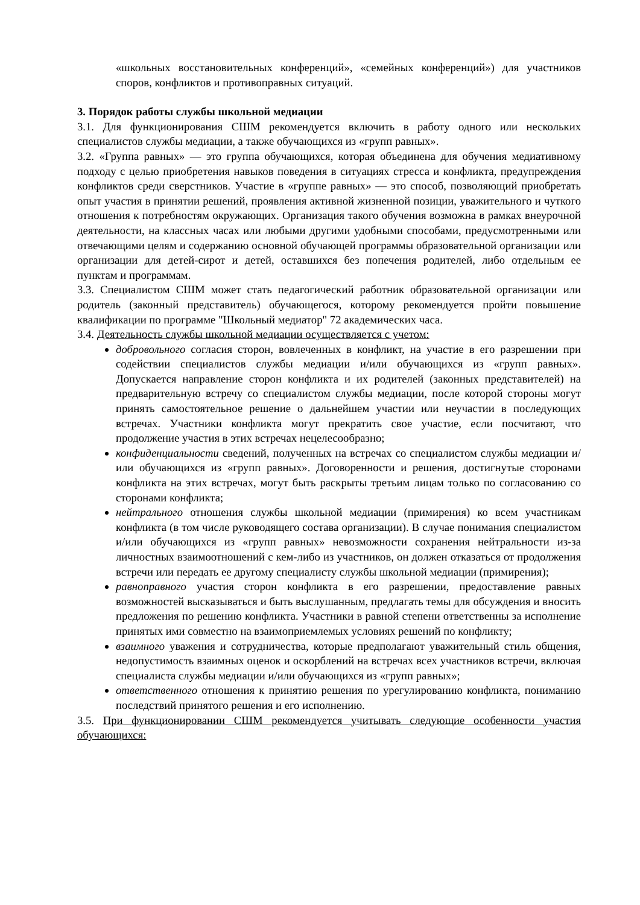«школьных восстановительных конференций», «семейных конференций») для участников споров, конфликтов и противоправных ситуаций.
3. Порядок работы службы школьной медиации
3.1. Для функционирования СШМ рекомендуется включить в работу одного или нескольких специалистов службы медиации, а также обучающихся из «групп равных».
3.2. «Группа равных» — это группа обучающихся, которая объединена для обучения медиативному подходу с целью приобретения навыков поведения в ситуациях стресса и конфликта, предупреждения конфликтов среди сверстников. Участие в «группе равных» — это способ, позволяющий приобретать опыт участия в принятии решений, проявления активной жизненной позиции, уважительного и чуткого отношения к потребностям окружающих. Организация такого обучения возможна в рамках внеурочной деятельности, на классных часах или любыми другими удобными способами, предусмотренными или отвечающими целям и содержанию основной обучающей программы образовательной организации или организации для детей-сирот и детей, оставшихся без попечения родителей, либо отдельным ее пунктам и программам.
3.3. Специалистом СШМ может стать педагогический работник образовательной организации или родитель (законный представитель) обучающегося, которому рекомендуется пройти повышение квалификации по программе "Школьный медиатор" 72 академических часа.
3.4. Деятельность службы школьной медиации осуществляется с учетом:
добровольного согласия сторон, вовлеченных в конфликт, на участие в его разрешении при содействии специалистов службы медиации и/или обучающихся из «групп равных». Допускается направление сторон конфликта и их родителей (законных представителей) на предварительную встречу со специалистом службы медиации, после которой стороны могут принять самостоятельное решение о дальнейшем участии или неучастии в последующих встречах. Участники конфликта могут прекратить свое участие, если посчитают, что продолжение участия в этих встречах нецелесообразно;
конфиденциальности сведений, полученных на встречах со специалистом службы медиации и/или обучающихся из «групп равных». Договоренности и решения, достигнутые сторонами конфликта на этих встречах, могут быть раскрыты третьим лицам только по согласованию со сторонами конфликта;
нейтрального отношения службы школьной медиации (примирения) ко всем участникам конфликта (в том числе руководящего состава организации). В случае понимания специалистом и/или обучающихся из «групп равных» невозможности сохранения нейтральности из-за личностных взаимоотношений с кем-либо из участников, он должен отказаться от продолжения встречи или передать ее другому специалисту службы школьной медиации (примирения);
равноправного участия сторон конфликта в его разрешении, предоставление равных возможностей высказываться и быть выслушанным, предлагать темы для обсуждения и вносить предложения по решению конфликта. Участники в равной степени ответственны за исполнение принятых ими совместно на взаимоприемлемых условиях решений по конфликту;
взаимного уважения и сотрудничества, которые предполагают уважительный стиль общения, недопустимость взаимных оценок и оскорблений на встречах всех участников встречи, включая специалиста службы медиации и/или обучающихся из «групп равных»;
ответственного отношения к принятию решения по урегулированию конфликта, пониманию последствий принятого решения и его исполнению.
3.5. При функционировании СШМ рекомендуется учитывать следующие особенности участия обучающихся: